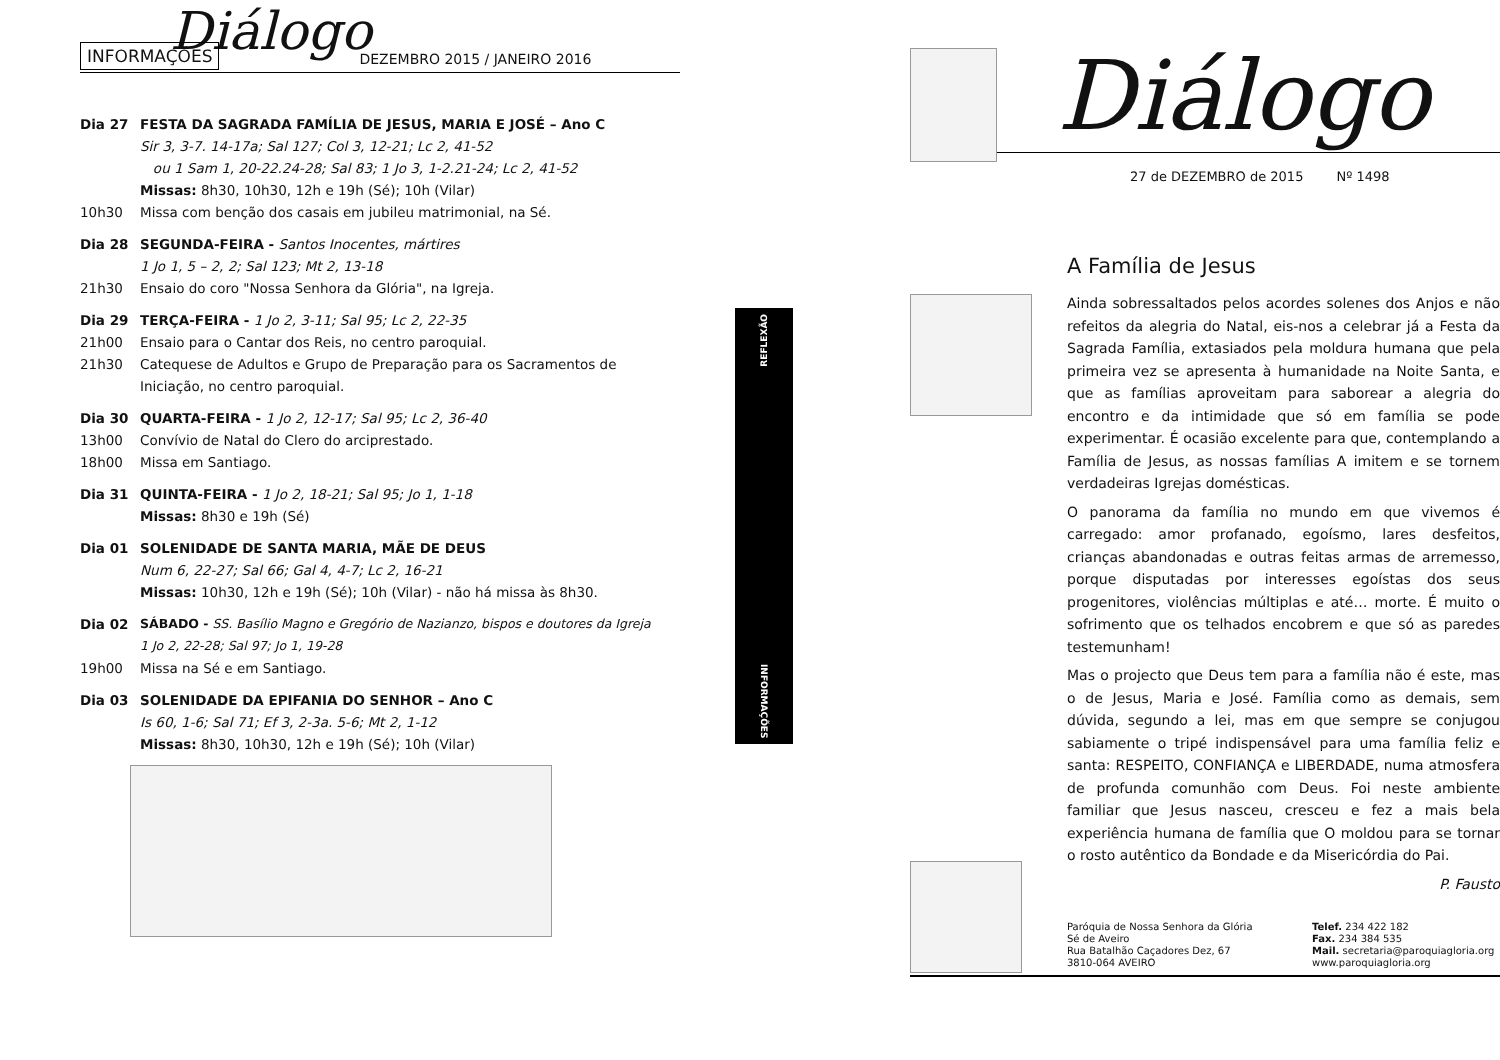Diálogo
INFORMAÇÕES DEZEMBRO 2015 / JANEIRO 2016
Dia 27 FESTA DA SAGRADA FAMÍLIA DE JESUS, MARIA E JOSÉ – Ano C
Sir 3, 3-7. 14-17a; Sal 127; Col 3, 12-21; Lc 2, 41-52
ou 1 Sam 1, 20-22.24-28; Sal 83; 1 Jo 3, 1-2.21-24; Lc 2, 41-52
Missas: 8h30, 10h30, 12h e 19h (Sé); 10h (Vilar)
10h30 Missa com benção dos casais em jubileu matrimonial, na Sé.
Dia 28 SEGUNDA-FEIRA - Santos Inocentes, mártires
1 Jo 1, 5 – 2, 2; Sal 123; Mt 2, 13-18
21h30 Ensaio do coro "Nossa Senhora da Glória", na Igreja.
Dia 29 TERÇA-FEIRA - 1 Jo 2, 3-11; Sal 95; Lc 2, 22-35
21h00 Ensaio para o Cantar dos Reis, no centro paroquial.
21h30 Catequese de Adultos e Grupo de Preparação para os Sacramentos de Iniciação, no centro paroquial.
Dia 30 QUARTA-FEIRA - 1 Jo 2, 12-17; Sal 95; Lc 2, 36-40
13h00 Convívio de Natal do Clero do arciprestado.
18h00 Missa em Santiago.
Dia 31 QUINTA-FEIRA - 1 Jo 2, 18-21; Sal 95; Jo 1, 1-18
Missas: 8h30 e 19h (Sé)
Dia 01 SOLENIDADE DE SANTA MARIA, MÃE DE DEUS
Num 6, 22-27; Sal 66; Gal 4, 4-7; Lc 2, 16-21
Missas: 10h30, 12h e 19h (Sé); 10h (Vilar) - não há missa às 8h30.
Dia 02 SÁBADO - SS. Basílio Magno e Gregório de Nazianzo, bispos e doutores da Igreja
1 Jo 2, 22-28; Sal 97; Jo 1, 19-28
19h00 Missa na Sé e em Santiago.
Dia 03 SOLENIDADE DA EPIFANIA DO SENHOR – Ano C
Is 60, 1-6; Sal 71; Ef 3, 2-3a. 5-6; Mt 2, 1-12
Missas: 8h30, 10h30, 12h e 19h (Sé); 10h (Vilar)
REFLEXÃO
INFORMAÇÕES
Diálogo
27 de DEZEMBRO de 2015 Nº 1498
A Família de Jesus
Ainda sobressaltados pelos acordes solenes dos Anjos e não refeitos da alegria do Natal, eis-nos a celebrar já a Festa da Sagrada Família, extasiados pela moldura humana que pela primeira vez se apresenta à humanidade na Noite Santa, e que as famílias aproveitam para saborear a alegria do encontro e da intimidade que só em família se pode experimentar. É ocasião excelente para que, contemplando a Família de Jesus, as nossas famílias A imitem e se tornem verdadeiras Igrejas domésticas.
O panorama da família no mundo em que vivemos é carregado: amor profanado, egoísmo, lares desfeitos, crianças abandonadas e outras feitas armas de arremesso, porque disputadas por interesses egoístas dos seus progenitores, violências múltiplas e até… morte. É muito o sofrimento que os telhados encobrem e que só as paredes testemunham!
Mas o projecto que Deus tem para a família não é este, mas o de Jesus, Maria e José. Família como as demais, sem dúvida, segundo a lei, mas em que sempre se conjugou sabiamente o tripé indispensável para uma família feliz e santa: RESPEITO, CONFIANÇA e LIBERDADE, numa atmosfera de profunda comunhão com Deus. Foi neste ambiente familiar que Jesus nasceu, cresceu e fez a mais bela experiência humana de família que O moldou para se tornar o rosto autêntico da Bondade e da Misericórdia do Pai.
P. Fausto
Paróquia de Nossa Senhora da Glória
Sé de Aveiro
Rua Batalhão Caçadores Dez, 67
3810-064 AVEIRO
Telef. 234 422 182
Fax. 234 384 535
Mail. secretaria@paroquiagloria.org
www.paroquiagloria.org